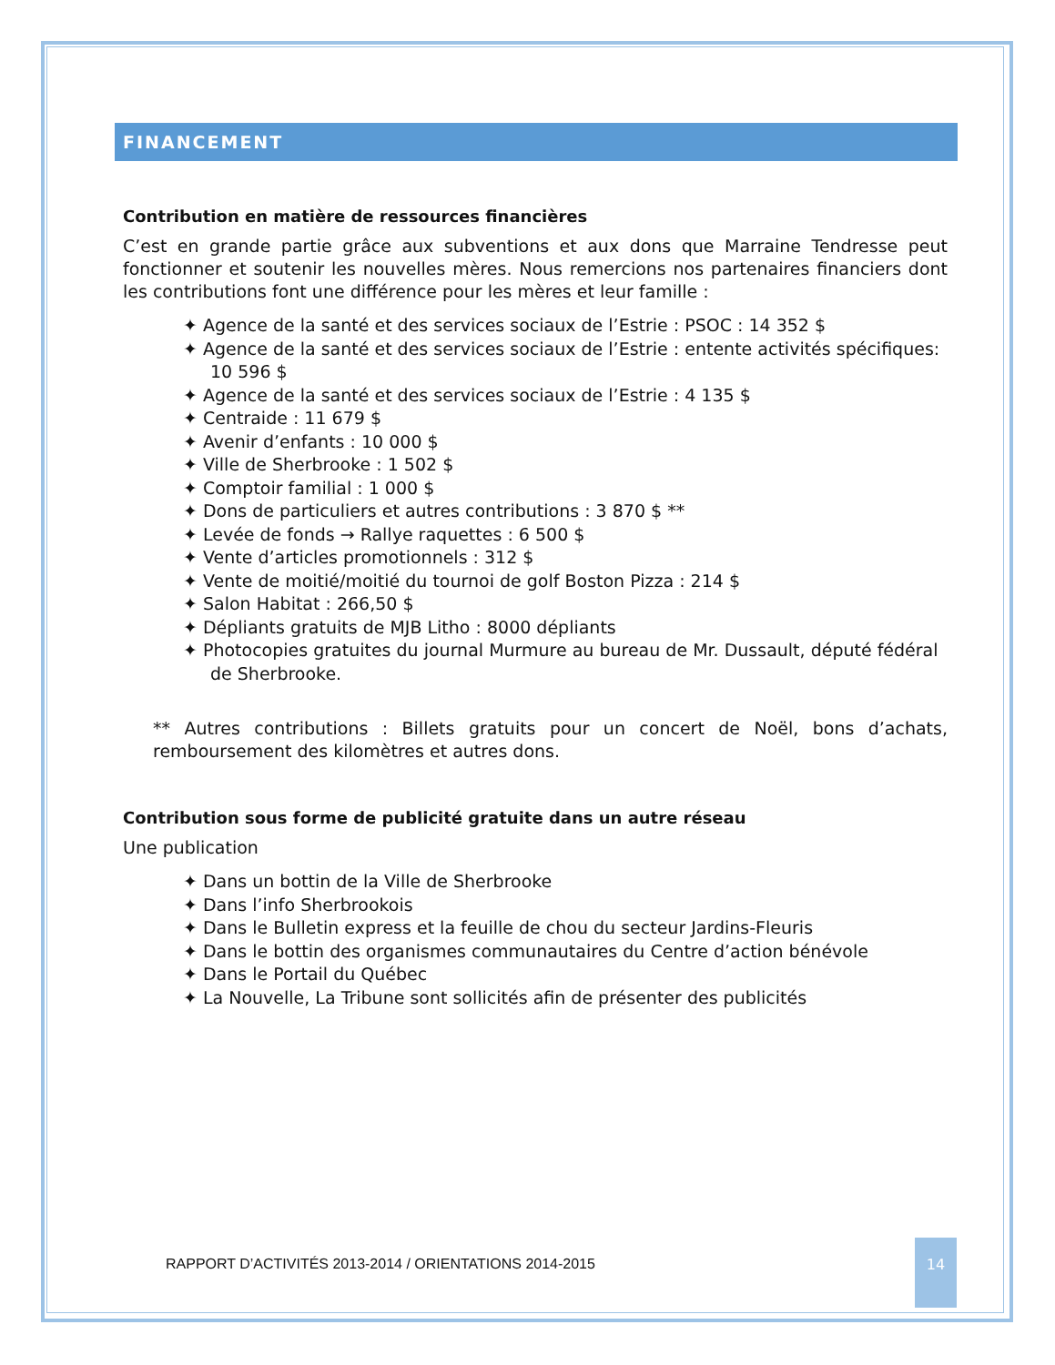FINANCEMENT
Contribution en matière de ressources financières
C’est en grande partie grâce aux subventions et aux dons que Marraine Tendresse peut fonctionner et soutenir les nouvelles mères. Nous remercions nos partenaires financiers dont les contributions font une différence pour les mères et leur famille :
✦ Agence de la santé et des services sociaux de l’Estrie : PSOC : 14 352 $
✦ Agence de la santé et des services sociaux de l’Estrie : entente activités spécifiques: 10 596 $
✦ Agence de la santé et des services sociaux de l’Estrie : 4 135 $
✦ Centraide : 11 679 $
✦ Avenir d’enfants : 10 000 $
✦ Ville de Sherbrooke : 1 502 $
✦ Comptoir familial : 1 000 $
✦ Dons de particuliers et autres contributions : 3 870 $ **
✦ Levée de fonds → Rallye raquettes : 6 500 $
✦ Vente d’articles promotionnels : 312 $
✦ Vente de moitié/moitié du tournoi de golf Boston Pizza : 214 $
✦ Salon Habitat : 266,50 $
✦ Dépliants gratuits de MJB Litho : 8000 dépliants
✦ Photocopies gratuites du journal Murmure au bureau de Mr. Dussault, député fédéral de Sherbrooke.
** Autres contributions : Billets gratuits pour un concert de Noël, bons d’achats, remboursement des kilomètres et autres dons.
Contribution sous forme de publicité gratuite dans un autre réseau
Une publication
✦ Dans un bottin de la Ville de Sherbrooke
✦ Dans l’info Sherbrookois
✦ Dans le Bulletin express et la feuille de chou du secteur Jardins-Fleuris
✦ Dans le bottin des organismes communautaires du Centre d’action bénévole
✦ Dans le Portail du Québec
✦ La Nouvelle, La Tribune sont sollicités afin de présenter des publicités
RAPPORT D’ACTIVITÉS 2013-2014 / ORIENTATIONS 2014-2015
14